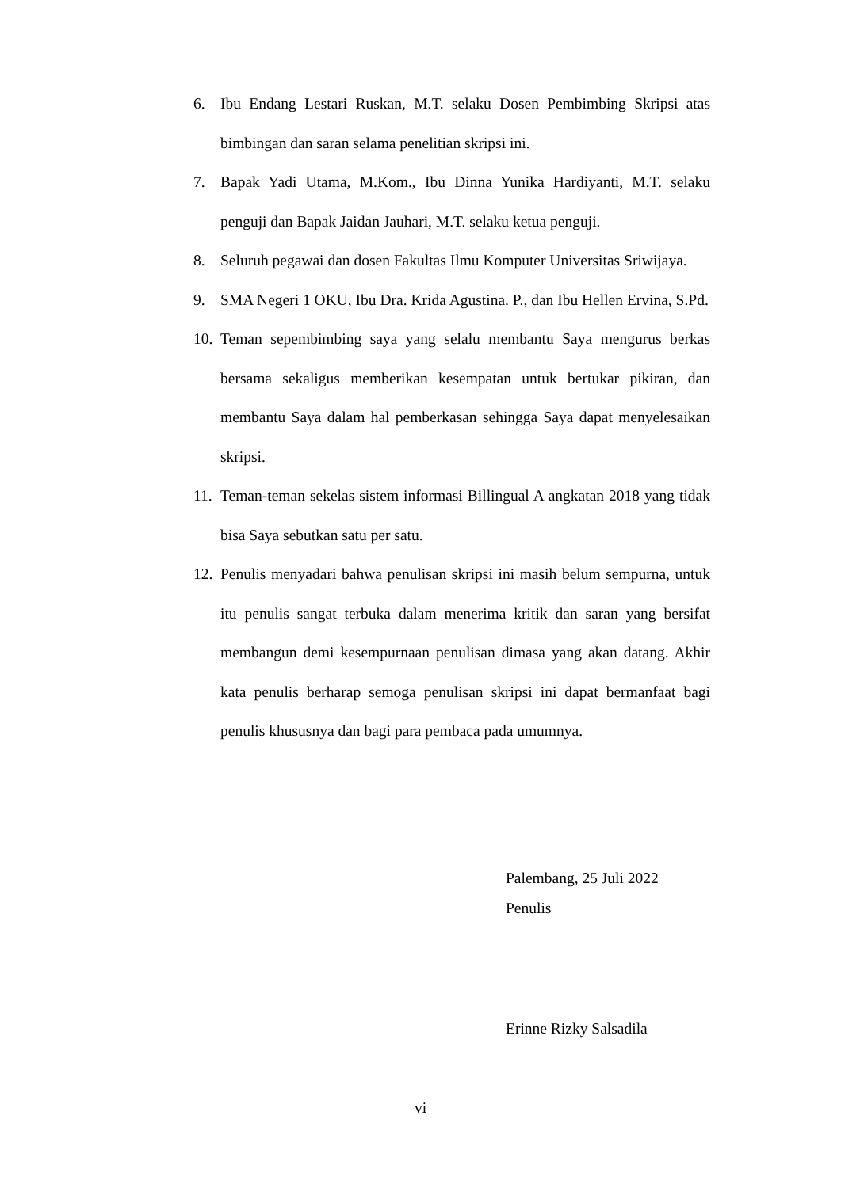6. Ibu Endang Lestari Ruskan, M.T. selaku Dosen Pembimbing Skripsi atas bimbingan dan saran selama penelitian skripsi ini.
7. Bapak Yadi Utama, M.Kom., Ibu Dinna Yunika Hardiyanti, M.T. selaku penguji dan Bapak Jaidan Jauhari, M.T. selaku ketua penguji.
8. Seluruh pegawai dan dosen Fakultas Ilmu Komputer Universitas Sriwijaya.
9. SMA Negeri 1 OKU, Ibu Dra. Krida Agustina. P., dan Ibu Hellen Ervina, S.Pd.
10. Teman sepembimbing saya yang selalu membantu Saya mengurus berkas bersama sekaligus memberikan kesempatan untuk bertukar pikiran, dan membantu Saya dalam hal pemberkasan sehingga Saya dapat menyelesaikan skripsi.
11. Teman-teman sekelas sistem informasi Billingual A angkatan 2018 yang tidak bisa Saya sebutkan satu per satu.
12. Penulis menyadari bahwa penulisan skripsi ini masih belum sempurna, untuk itu penulis sangat terbuka dalam menerima kritik dan saran yang bersifat membangun demi kesempurnaan penulisan dimasa yang akan datang. Akhir kata penulis berharap semoga penulisan skripsi ini dapat bermanfaat bagi penulis khususnya dan bagi para pembaca pada umumnya.
Palembang, 25 Juli 2022
Penulis
Erinne Rizky Salsadila
vi